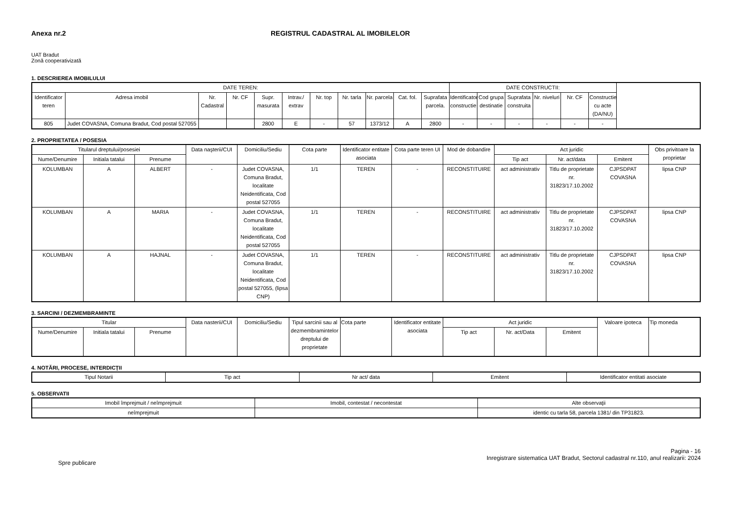Anexa nr.2 REGISTRUL CADASTRAL AL IMOBILELOR
UAT Bradut
Zonă cooperativizată
1. DESCRIEREA IMOBILULUI
| DATE TEREN: | | | | | | | | | | | DATE CONSTRUCTII: | | | | | |
| --- | --- | --- | --- | --- | --- | --- | --- | --- | --- | --- | --- | --- | --- | --- | --- | --- |
| Identificator teren | Adresa imobil | Nr. Cadastral | Nr. CF | Supr. masurata | Intrav./ extrav | Nr. top | Nr. tarla | Nr. parcela | Cat. fol. | Suprafata parcela. | Identificator constructie | Cod grupa destinatie | Suprafata construita | Nr. niveluri | Nr. CF | Constructie cu acte (DA/NU) |
| 805 | Judet COVASNA, Comuna Bradut, Cod postal 527055 | | | 2800 | E | - | 57 | 1373/12 | A | 2800 | - | - | - | - | - | - |
2. PROPRIETATEA / POSESIA
| Titularul dreptului/posesiei | | | Data naşterii/CUI | Domiciliu/Sediu | Cota parte | Identificator entitate asociata | Cota parte teren UI | Mod de dobandire | Act juridic | | | Obs privitoare la proprietar |
| --- | --- | --- | --- | --- | --- | --- | --- | --- | --- | --- | --- | --- |
| Nume/Denumire | Initiala tatalui | Prenume | | | | | | | Tip act | Nr. act/data | Emitent | |
| KOLUMBAN | A | ALBERT | - | Judet COVASNA, Comuna Bradut, localitate Neidentificata, Cod postal 527055 | 1/1 | TEREN | - | RECONSTITUIRE | act administrativ | Titlu de proprietate nr. 31823/17.10.2002 | CJPSDPAT COVASNA | lipsa CNP |
| KOLUMBAN | A | MARIA | - | Judet COVASNA, Comuna Bradut, localitate Neidentificata, Cod postal 527055 | 1/1 | TEREN | - | RECONSTITUIRE | act administrativ | Titlu de proprietate nr. 31823/17.10.2002 | CJPSDPAT COVASNA | lipsa CNP |
| KOLUMBAN | A | HAJNAL | - | Judet COVASNA, Comuna Bradut, localitate Neidentificata, Cod postal 527055, (lipsa CNP) | 1/1 | TEREN | - | RECONSTITUIRE | act administrativ | Titlu de proprietate nr. 31823/17.10.2002 | CJPSDPAT COVASNA | lipsa CNP |
3. SARCINI / DEZMEMBRAMINTE
| Titular | | | Data nasterii/CUI | Domiciliu/Sediu | Tipul sarcinii sau al dezmembramintelor dreptului de proprietate | Cota parte | Identificator entitate asociata | Act juridic | | | Valoare ipoteca | Tip moneda |
| --- | --- | --- | --- | --- | --- | --- | --- | --- | --- | --- | --- | --- |
| Nume/Denumire | Initiala tatalui | Prenume | | | | | | Tip act | Nr. act/Data | Emitent | | |
4. NOTĂRI, PROCESE, INTERDICŢII
| Tipul Notarii | Tip act | Nr act/ data | Emitent | Identificator entitati asociate |
| --- | --- | --- | --- | --- |
5. OBSERVATII
| Imobil împrejmuit / neîmprejmuit | Imobil, contestat / necontestat | Alte observaţii |
| --- | --- | --- |
| neîmprejmuit | | identic cu tarla 58, parcela 1381/ din TP31823. |
Spre publicare
Pagina - 16
Inregistrare sistematica UAT Bradut, Sectorul cadastral nr.110, anul realizarii: 2024